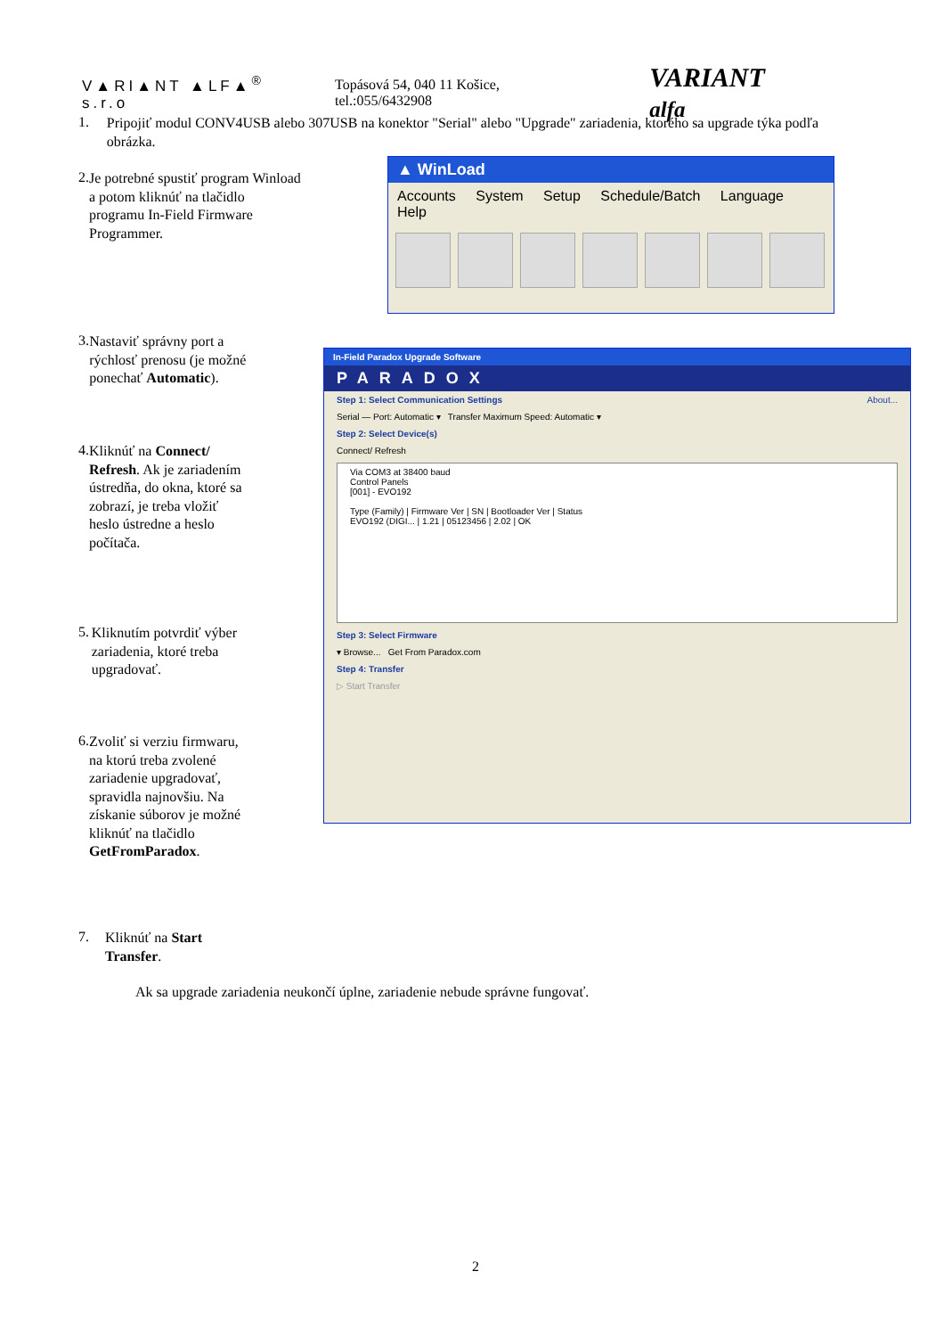V▲RI▲NT ▲LF▲<sup>®</sup> s.r.o Topásová 54, 040 11 Košice, tel.:055/6432908 VARIANT alfa
1. Pripojiť modul CONV4USB alebo 307USB na konektor "Serial" alebo "Upgrade" zariadenia, ktorého sa upgrade týka podľa obrázka.
2. Je potrebné spustiť program Winload a potom kliknúť na tlačidlo programu In-Field Firmware Programmer.
3. Nastaviť správny port a rýchlosť prenosu (je možné ponechať Automatic).
4. Kliknúť na Connect/ Refresh. Ak je zariadením ústredňa, do okna, ktoré sa zobrazí, je treba vložiť heslo ústredne a heslo počítača.
5. Kliknutím potvrdiť výber zariadenia, ktoré treba upgradovať.
6. Zvoliť si verziu firmwaru, na ktorú treba zvolené zariadenie upgradovať, spravidla najnovšiu. Na získanie súborov je možné kliknúť na tlačidlo GetFromParadox.
7. Kliknúť na Start Transfer.
▲ WinLoad
Accounts System Setup Schedule/Batch Language Help
In-Field Paradox Upgrade Software
PARADOX
Step 1: Select Communication Settings About...
Serial — Port: Automatic ▾ Transfer Maximum Speed: Automatic ▾
Step 2: Select Device(s)
Connect/ Refresh
Via COM3 at 38400 baud
Control Panels
[001] - EVO192
Type (Family) | Firmware Ver | SN | Bootloader Ver | Status
EVO192 (DIGI... | 1.21 | 05123456 | 2.02 | OK
Step 3: Select Firmware
▾ Browse... Get From Paradox.com
Step 4: Transfer
▷ Start Transfer
Ak sa upgrade zariadenia neukončí úplne, zariadenie nebude správne fungovať.
2